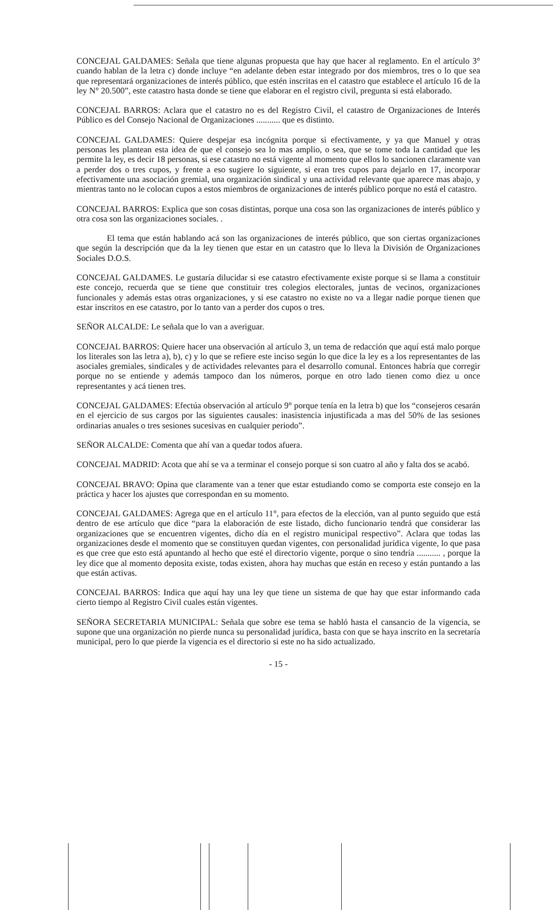CONCEJAL GALDAMES: Señala que tiene algunas propuesta que hay que hacer al reglamento. En el artículo 3° cuando hablan de la letra c) donde incluye “en adelante deben estar integrado por dos miembros, tres o lo que sea que representará organizaciones de interés público, que estén inscritas en el catastro que establece el artículo 16 de la ley N° 20.500”, este catastro hasta donde se tiene que elaborar en el registro civil, pregunta si está elaborado.
CONCEJAL BARROS: Aclara que el catastro no es del Registro Civil, el catastro de Organizaciones de Interés Público es del Consejo Nacional de Organizaciones ........... que es distinto.
CONCEJAL GALDAMES: Quiere despejar esa incógnita porque si efectivamente, y ya que Manuel y otras personas les plantean esta idea de que el consejo sea lo mas amplio, o sea, que se tome toda la cantidad que les permite la ley, es decir 18 personas, si ese catastro no está vigente al momento que ellos lo sancionen claramente van a perder dos o tres cupos, y frente a eso sugiere lo siguiente, si eran tres cupos para dejarlo en 17, incorporar efectivamente una asociación gremial, una organización sindical y una actividad relevante que aparece mas abajo, y mientras tanto no le colocan cupos a estos miembros de organizaciones de interés público porque no está el catastro.
CONCEJAL BARROS: Explica que son cosas distintas, porque una cosa son las organizaciones de interés público y otra cosa son las organizaciones sociales. .
El tema que están hablando acá son las organizaciones de interés público, que son ciertas organizaciones que según la descripción que da la ley tienen que estar en un catastro que lo lleva la División de Organizaciones Sociales D.O.S.
CONCEJAL GALDAMES. Le gustaría dilucidar si ese catastro efectivamente existe porque si se llama a constituir este concejo, recuerda que se tiene que constituir tres colegios electorales, juntas de vecinos, organizaciones funcionales y además estas otras organizaciones, y si ese catastro no existe no va a llegar nadie porque tienen que estar inscritos en ese catastro, por lo tanto van a perder dos cupos o tres.
SEÑOR ALCALDE: Le señala que lo van a averiguar.
CONCEJAL BARROS: Quiere hacer una observación al artículo 3, un tema de redacción que aquí está malo porque los literales son las letra a), b), c) y lo que se refiere este inciso según lo que dice la ley es a los representantes de las asociales gremiales, sindicales y de actividades relevantes para el desarrollo comunal. Entonces habría que corregir porque no se entiende y además tampoco dan los números, porque en otro lado tienen como diez u once representantes y acá tienen tres.
CONCEJAL GALDAMES: Efectúa observación al artículo 9° porque tenía en la letra b) que los “consejeros cesarán en el ejercicio de sus cargos por las siguientes causales: inasistencia injustificada a mas del 50% de las sesiones ordinarias anuales o tres sesiones sucesivas en cualquier periodo”.
SEÑOR ALCALDE: Comenta que ahí van a quedar todos afuera.
CONCEJAL MADRID: Acota que ahí se va a terminar el consejo porque si son cuatro al año y falta dos se acabó.
CONCEJAL BRAVO: Opina que claramente van a tener que estar estudiando como se comporta este consejo en la práctica y hacer los ajustes que correspondan en su momento.
CONCEJAL GALDAMES: Agrega que en el artículo 11°, para efectos de la elección, van al punto seguido que está dentro de ese artículo que dice “para la elaboración de este listado, dicho funcionario tendrá que considerar las organizaciones que se encuentren vigentes, dicho día en el registro municipal respectivo”. Aclara que todas las organizaciones desde el momento que se constituyen quedan vigentes, con personalidad jurídica vigente, lo que pasa es que cree que esto está apuntando al hecho que esté el directorio vigente, porque o sino tendría ........... , porque la ley dice que al momento deposita existe, todas existen, ahora hay muchas que están en receso y están puntando a las que están activas.
CONCEJAL BARROS: Indica que aquí hay una ley que tiene un sistema de que hay que estar informando cada cierto tiempo al Registro Civil cuales están vigentes.
SEÑORA SECRETARIA MUNICIPAL: Señala que sobre ese tema se habló hasta el cansancio de la vigencia, se supone que una organización no pierde nunca su personalidad jurídica, basta con que se haya inscrito en la secretaría municipal, pero lo que pierde la vigencia es el directorio si este no ha sido actualizado.
- 15 -